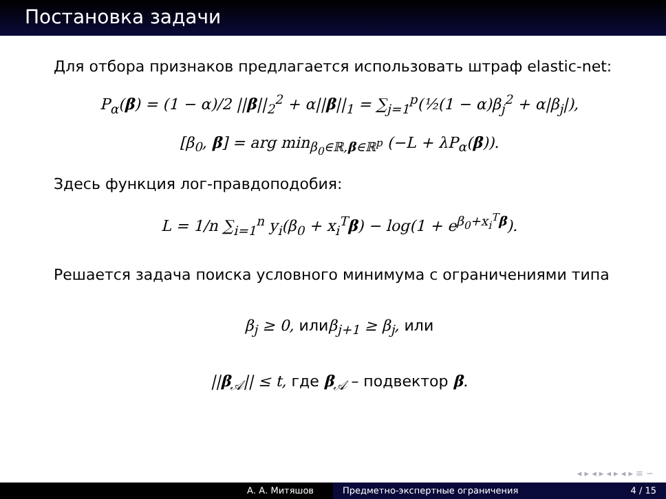Постановка задачи
Для отбора признаков предлагается использовать штраф elastic-net:
P<sub>α</sub>(β) = (1 − α)/2 ||β||<sub>2</sub><sup>2</sup> + α||β||<sub>1</sub> = ∑<sub>j=1</sub><sup>p</sup>(½(1 − α)β<sub>j</sub><sup>2</sup> + α|β<sub>j</sub>|),
[β<sub>0</sub>, β] = arg min<sub>β<sub>0</sub>∈ℝ,β∈ℝ<sup>p</sup></sub> (−L + λP<sub>α</sub>(β)).
Здесь функция лог-правдоподобия:
L = 1/n ∑<sub>i=1</sub><sup>n</sup> y<sub>i</sub>(β<sub>0</sub> + x<sub>i</sub><sup>T</sup>β) − log(1 + e<sup>β<sub>0</sub>+x<sub>i</sub><sup>T</sup>β</sup>).
Решается задача поиска условного минимума с ограничениями типа
β<sub>j</sub> ≥ 0, илиβ<sub>j+1</sub> ≥ β<sub>j</sub>, или
||β<sub>𝒜</sub>|| ≤ t, где β<sub>𝒜</sub> – подвектор β.
◂ ▸ ◂ ▸ ◂ ▸ ◂ ▸ ≡ ∽
А. А. Митяшов Предметно-экспертные ограничения 4 / 15